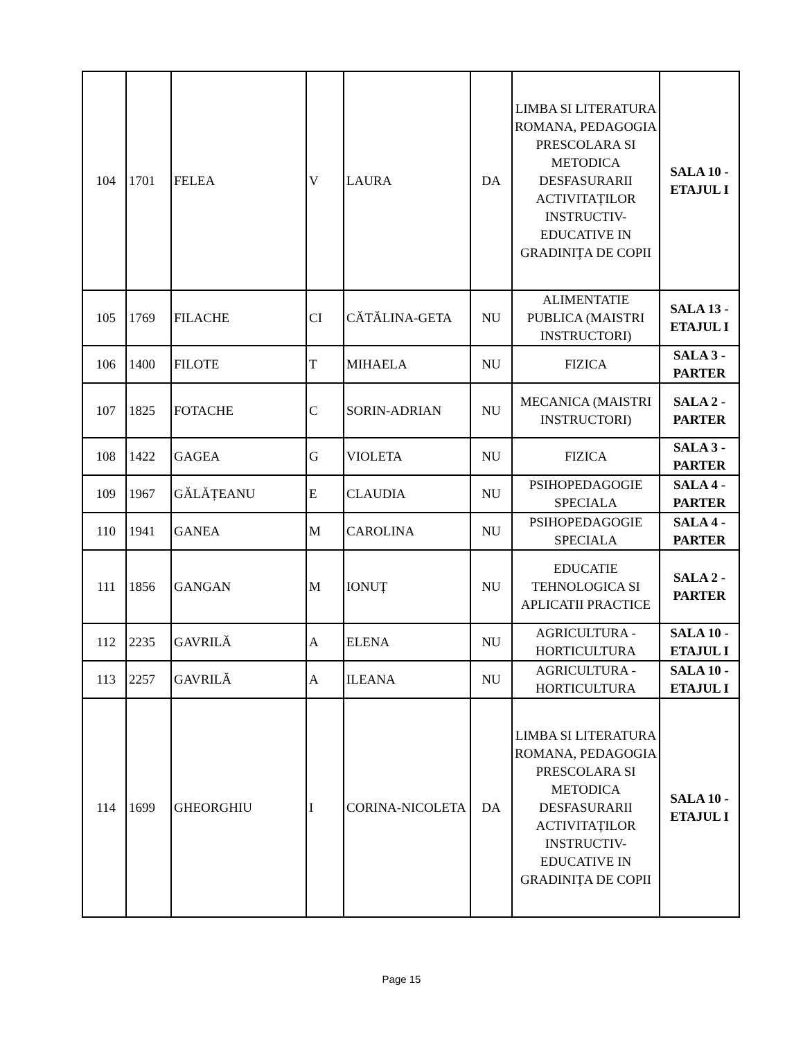| 104 | 1701 | FELEA | V | LAURA | DA | LIMBA SI LITERATURA ROMANA, PEDAGOGIA PRESCOLARA SI METODICA DESFASURARII ACTIVITAȚILOR INSTRUCTIV-EDUCATIVE IN GRADINIȚA DE COPII | SALA 10 - ETAJUL I |
| 105 | 1769 | FILACHE | CI | CĂTĂLINA-GETA | NU | ALIMENTATIE PUBLICA (MAISTRI INSTRUCTORI) | SALA 13 - ETAJUL I |
| 106 | 1400 | FILOTE | T | MIHAELA | NU | FIZICA | SALA 3 - PARTER |
| 107 | 1825 | FOTACHE | C | SORIN-ADRIAN | NU | MECANICA (MAISTRI INSTRUCTORI) | SALA 2 - PARTER |
| 108 | 1422 | GAGEA | G | VIOLETA | NU | FIZICA | SALA 3 - PARTER |
| 109 | 1967 | GĂLĂȚEANU | E | CLAUDIA | NU | PSIHOPEDAGOGIE SPECIALA | SALA 4 - PARTER |
| 110 | 1941 | GANEA | M | CAROLINA | NU | PSIHOPEDAGOGIE SPECIALA | SALA 4 - PARTER |
| 111 | 1856 | GANGAN | M | IONUȚ | NU | EDUCATIE TEHNOLOGICA SI APLICATII PRACTICE | SALA 2 - PARTER |
| 112 | 2235 | GAVRILĂ | A | ELENA | NU | AGRICULTURA - HORTICULTURA | SALA 10 - ETAJUL I |
| 113 | 2257 | GAVRILĂ | A | ILEANA | NU | AGRICULTURA - HORTICULTURA | SALA 10 - ETAJUL I |
| 114 | 1699 | GHEORGHIU | I | CORINA-NICOLETA | DA | LIMBA SI LITERATURA ROMANA, PEDAGOGIA PRESCOLARA SI METODICA DESFASURARII ACTIVITAȚILOR INSTRUCTIV-EDUCATIVE IN GRADINIȚA DE COPII | SALA 10 - ETAJUL I |
Page 15